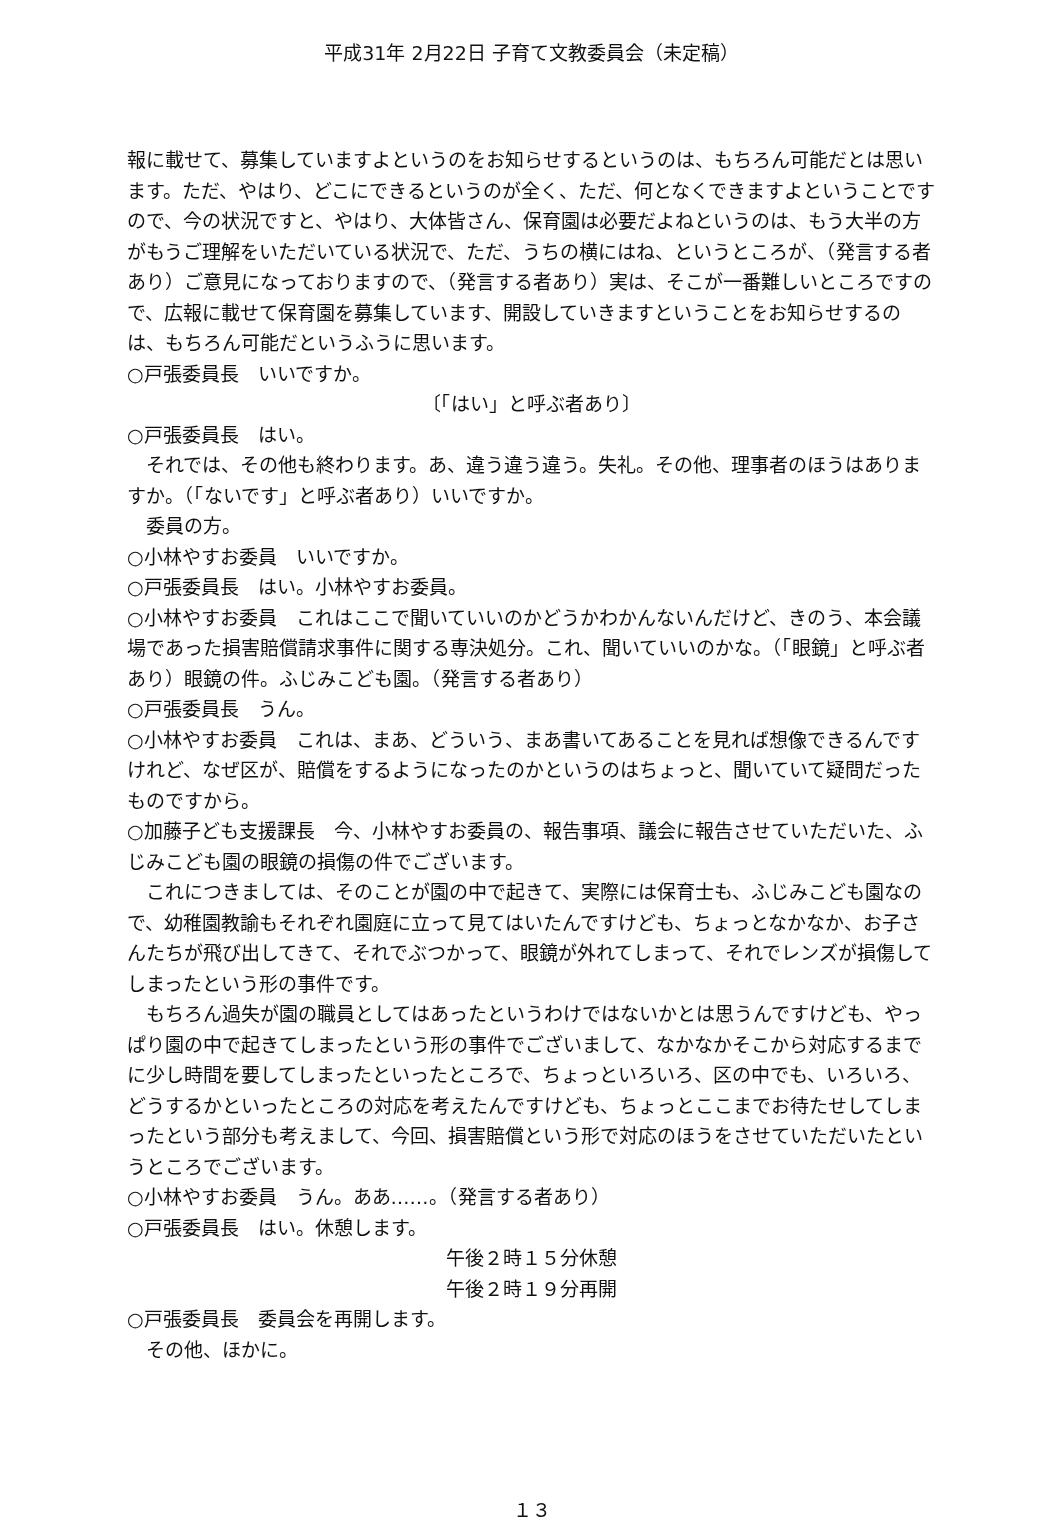平成31年 2月22日 子育て文教委員会（未定稿）
報に載せて、募集していますよというのをお知らせするというのは、もちろん可能だとは思います。ただ、やはり、どこにできるというのが全く、ただ、何となくできますよということですので、今の状況ですと、やはり、大体皆さん、保育園は必要だよねというのは、もう大半の方がもうご理解をいただいている状況で、ただ、うちの横にはね、というところが、（発言する者あり）ご意見になっておりますので、（発言する者あり）実は、そこが一番難しいところですので、広報に載せて保育園を募集しています、開設していきますということをお知らせするのは、もちろん可能だというふうに思います。
○戸張委員長　いいですか。
〔「はい」と呼ぶ者あり〕
○戸張委員長　はい。
それでは、その他も終わります。あ、違う違う違う。失礼。その他、理事者のほうはありますか。（「ないです」と呼ぶ者あり）いいですか。
委員の方。
○小林やすお委員　いいですか。
○戸張委員長　はい。小林やすお委員。
○小林やすお委員　これはここで聞いていいのかどうかわかんないんだけど、きのう、本会議場であった損害賠償請求事件に関する専決処分。これ、聞いていいのかな。（「眼鏡」と呼ぶ者あり）眼鏡の件。ふじみこども園。（発言する者あり）
○戸張委員長　うん。
○小林やすお委員　これは、まあ、どういう、まあ書いてあることを見れば想像できるんですけれど、なぜ区が、賠償をするようになったのかというのはちょっと、聞いていて疑問だったものですから。
○加藤子ども支援課長　今、小林やすお委員の、報告事項、議会に報告させていただいた、ふじみこども園の眼鏡の損傷の件でございます。
これにつきましては、そのことが園の中で起きて、実際には保育士も、ふじみこども園なので、幼稚園教諭もそれぞれ園庭に立って見てはいたんですけども、ちょっとなかなか、お子さんたちが飛び出してきて、それでぶつかって、眼鏡が外れてしまって、それでレンズが損傷してしまったという形の事件です。
もちろん過失が園の職員としてはあったというわけではないかとは思うんですけども、やっぱり園の中で起きてしまったという形の事件でございまして、なかなかそこから対応するまでに少し時間を要してしまったといったところで、ちょっといろいろ、区の中でも、いろいろ、どうするかといったところの対応を考えたんですけども、ちょっとここまでお待たせしてしまったという部分も考えまして、今回、損害賠償という形で対応のほうをさせていただいたというところでございます。
○小林やすお委員　うん。ああ……。（発言する者あり）
○戸張委員長　はい。休憩します。
午後２時１５分休憩
午後２時１９分再開
○戸張委員長　委員会を再開します。
その他、ほかに。
１３